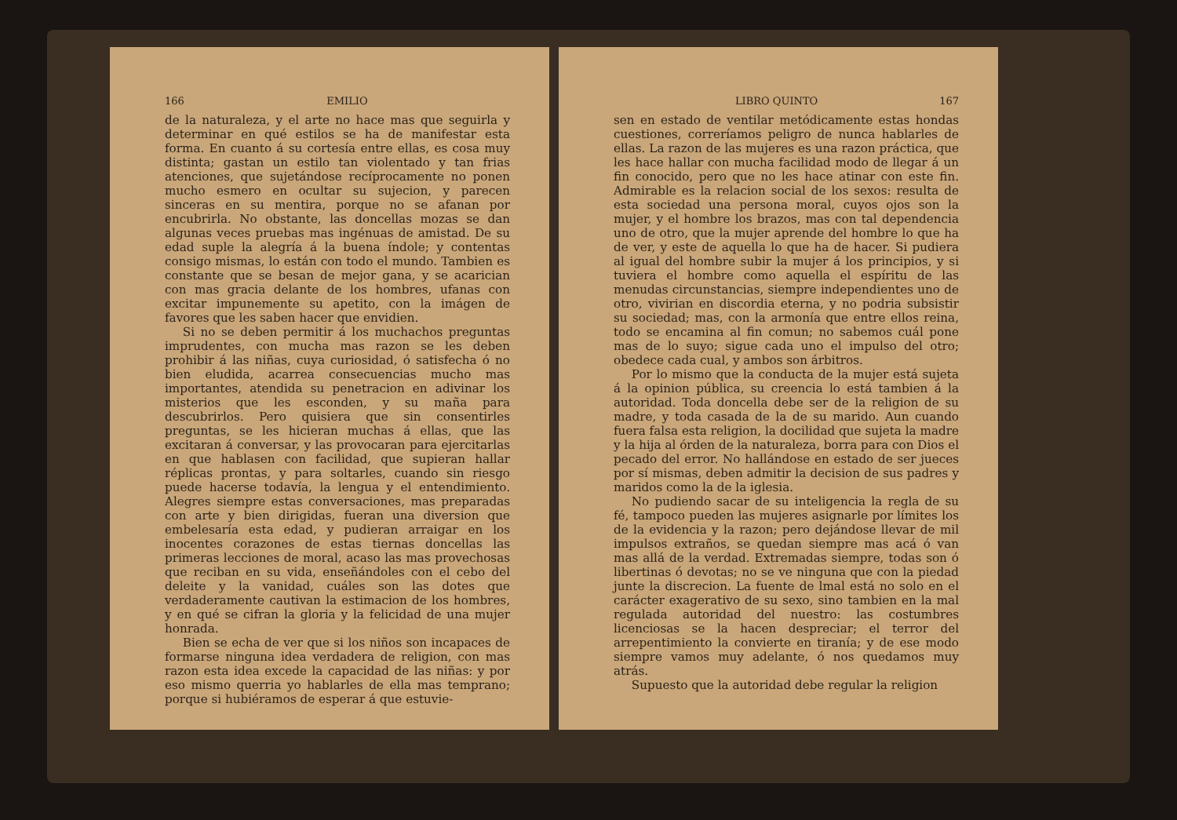166 EMILIO
de la naturaleza, y el arte no hace mas que seguirla y determinar en qué estilos se ha de manifestar esta forma. En cuanto á su cortesía entre ellas, es cosa muy distinta; gastan un estilo tan violentado y tan frias atenciones, que sujetándose recíprocamente no ponen mucho esmero en ocultar su sujecion, y parecen sinceras en su mentira, porque no se afanan por encubrirla. No obstante, las doncellas mozas se dan algunas veces pruebas mas ingénuas de amistad. De su edad suple la alegría á la buena índole; y contentas consigo mismas, lo están con todo el mundo. Tambien es constante que se besan de mejor gana, y se acarician con mas gracia delante de los hombres, ufanas con excitar impunemente su apetito, con la imágen de favores que les saben hacer que envidien.
Si no se deben permitir á los muchachos preguntas imprudentes, con mucha mas razon se les deben prohibir á las niñas, cuya curiosidad, ó satisfecha ó no bien eludida, acarrea consecuencias mucho mas importantes, atendida su penetracion en adivinar los misterios que les esconden, y su maña para descubrirlos. Pero quisiera que sin consentirles preguntas, se les hicieran muchas á ellas, que las excitaran á conversar, y las provocaran para ejercitarlas en que hablasen con facilidad, que supieran hallar réplicas prontas, y para soltarles, cuando sin riesgo puede hacerse todavía, la lengua y el entendimiento. Alegres siempre estas conversaciones, mas preparadas con arte y bien dirigidas, fueran una diversion que embelesaría esta edad, y pudieran arraigar en los inocentes corazones de estas tiernas doncellas las primeras lecciones de moral, acaso las mas provechosas que reciban en su vida, enseñándoles con el cebo del deleite y la vanidad, cuáles son las dotes que verdaderamente cautivan la estimacion de los hombres, y en qué se cifran la gloria y la felicidad de una mujer honrada.
Bien se echa de ver que si los niños son incapaces de formarse ninguna idea verdadera de religion, con mas razon esta idea excede la capacidad de las niñas: y por eso mismo querria yo hablarles de ella mas temprano; porque si hubiéramos de esperar á que estuvie-
LIBRO QUINTO 167
sen en estado de ventilar metódicamente estas hondas cuestiones, correríamos peligro de nunca hablarles de ellas. La razon de las mujeres es una razon práctica, que les hace hallar con mucha facilidad modo de llegar á un fin conocido, pero que no les hace atinar con este fin. Admirable es la relacion social de los sexos: resulta de esta sociedad una persona moral, cuyos ojos son la mujer, y el hombre los brazos, mas con tal dependencia uno de otro, que la mujer aprende del hombre lo que ha de ver, y este de aquella lo que ha de hacer. Si pudiera al igual del hombre subir la mujer á los principios, y si tuviera el hombre como aquella el espíritu de las menudas circunstancias, siempre independientes uno de otro, vivirian en discordia eterna, y no podria subsistir su sociedad; mas, con la armonía que entre ellos reina, todo se encamina al fin comun; no sabemos cuál pone mas de lo suyo; sigue cada uno el impulso del otro; obedece cada cual, y ambos son árbitros.
Por lo mismo que la conducta de la mujer está sujeta á la opinion pública, su creencia lo está tambien á la autoridad. Toda doncella debe ser de la religion de su madre, y toda casada de la de su marido. Aun cuando fuera falsa esta religion, la docilidad que sujeta la madre y la hija al órden de la naturaleza, borra para con Dios el pecado del error. No hallándose en estado de ser jueces por sí mismas, deben admitir la decision de sus padres y maridos como la de la iglesia.
No pudiendo sacar de su inteligencia la regla de su fé, tampoco pueden las mujeres asignarle por límites los de la evidencia y la razon; pero dejándose llevar de mil impulsos extraños, se quedan siempre mas acá ó van mas allá de la verdad. Extremadas siempre, todas son ó libertinas ó devotas; no se ve ninguna que con la piedad junte la discrecion. La fuente de lmal está no solo en el carácter exagerativo de su sexo, sino tambien en la mal regulada autoridad del nuestro: las costumbres licenciosas se la hacen despreciar; el terror del arrepentimiento la convierte en tiranía; y de ese modo siempre vamos muy adelante, ó nos quedamos muy atrás.
Supuesto que la autoridad debe regular la religion